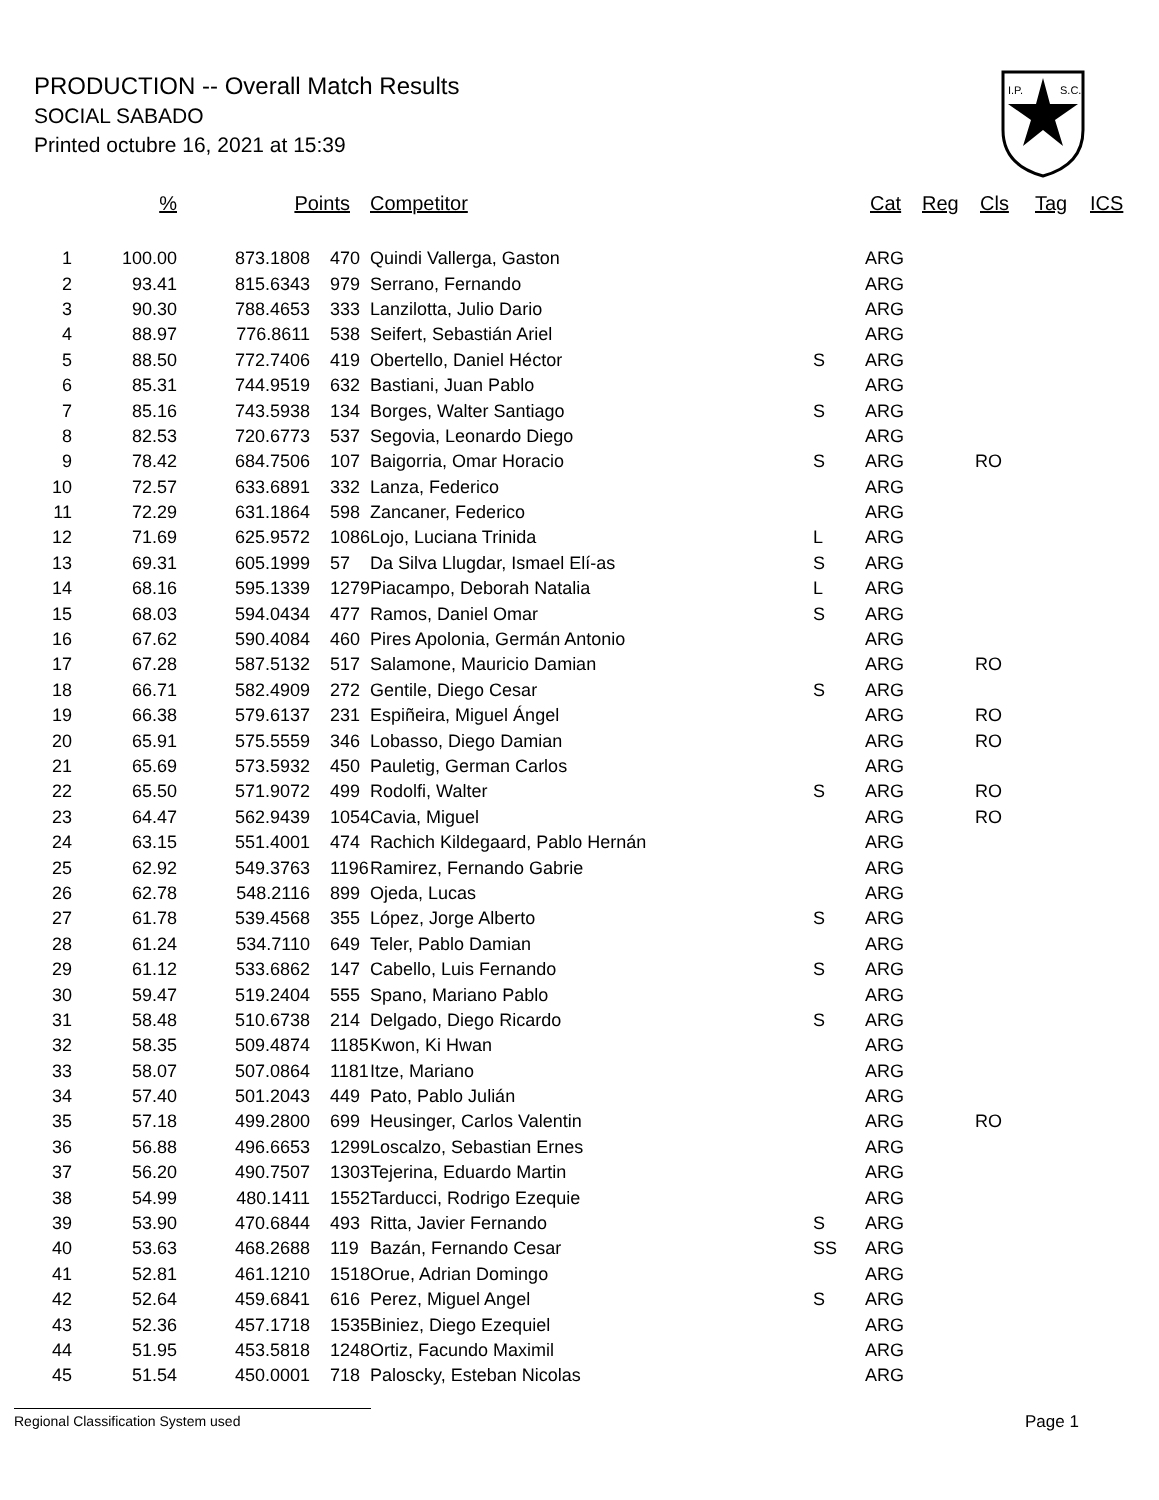PRODUCTION -- Overall Match Results
SOCIAL SABADO
Printed octubre 16, 2021 at 15:39
I.P.
S.C.
| % | Points | Competitor | Cat | Reg | Cls | Tag | ICS |
| --- | --- | --- | --- | --- | --- | --- | --- |
| 1 | 100.00 | 873.1808 | 470 | Quindi Vallerga, Gaston | | ARG | |
| 2 | 93.41 | 815.6343 | 979 | Serrano, Fernando | | ARG | |
| 3 | 90.30 | 788.4653 | 333 | Lanzilotta, Julio Dario | | ARG | |
| 4 | 88.97 | 776.8611 | 538 | Seifert, Sebastián Ariel | | ARG | |
| 5 | 88.50 | 772.7406 | 419 | Obertello, Daniel Héctor | S | ARG | |
| 6 | 85.31 | 744.9519 | 632 | Bastiani, Juan Pablo | | ARG | |
| 7 | 85.16 | 743.5938 | 134 | Borges, Walter Santiago | S | ARG | |
| 8 | 82.53 | 720.6773 | 537 | Segovia, Leonardo Diego | | ARG | |
| 9 | 78.42 | 684.7506 | 107 | Baigorria, Omar Horacio | S | ARG | RO |
| 10 | 72.57 | 633.6891 | 332 | Lanza, Federico | | ARG | |
| 11 | 72.29 | 631.1864 | 598 | Zancaner, Federico | | ARG | |
| 12 | 71.69 | 625.9572 | 1086 | Lojo, Luciana Trinida | L | ARG | |
| 13 | 69.31 | 605.1999 | 57 | Da Silva Llugdar, Ismael Elí-as | S | ARG | |
| 14 | 68.16 | 595.1339 | 1279 | Piacampo, Deborah Natalia | L | ARG | |
| 15 | 68.03 | 594.0434 | 477 | Ramos, Daniel Omar | S | ARG | |
| 16 | 67.62 | 590.4084 | 460 | Pires Apolonia, Germán Antonio | | ARG | |
| 17 | 67.28 | 587.5132 | 517 | Salamone, Mauricio Damian | | ARG | RO |
| 18 | 66.71 | 582.4909 | 272 | Gentile, Diego Cesar | S | ARG | |
| 19 | 66.38 | 579.6137 | 231 | Espiñeira, Miguel Ángel | | ARG | RO |
| 20 | 65.91 | 575.5559 | 346 | Lobasso, Diego Damian | | ARG | RO |
| 21 | 65.69 | 573.5932 | 450 | Pauletig, German Carlos | | ARG | |
| 22 | 65.50 | 571.9072 | 499 | Rodolfi, Walter | S | ARG | RO |
| 23 | 64.47 | 562.9439 | 1054 | Cavia, Miguel | | ARG | RO |
| 24 | 63.15 | 551.4001 | 474 | Rachich Kildegaard, Pablo Hernán | | ARG | |
| 25 | 62.92 | 549.3763 | 1196 | Ramirez, Fernando Gabrie | | ARG | |
| 26 | 62.78 | 548.2116 | 899 | Ojeda, Lucas | | ARG | |
| 27 | 61.78 | 539.4568 | 355 | López, Jorge Alberto | S | ARG | |
| 28 | 61.24 | 534.7110 | 649 | Teler, Pablo Damian | | ARG | |
| 29 | 61.12 | 533.6862 | 147 | Cabello, Luis Fernando | S | ARG | |
| 30 | 59.47 | 519.2404 | 555 | Spano, Mariano Pablo | | ARG | |
| 31 | 58.48 | 510.6738 | 214 | Delgado, Diego Ricardo | S | ARG | |
| 32 | 58.35 | 509.4874 | 1185 | Kwon, Ki Hwan | | ARG | |
| 33 | 58.07 | 507.0864 | 1181 | Itze, Mariano | | ARG | |
| 34 | 57.40 | 501.2043 | 449 | Pato, Pablo Julián | | ARG | |
| 35 | 57.18 | 499.2800 | 699 | Heusinger, Carlos Valentin | | ARG | RO |
| 36 | 56.88 | 496.6653 | 1299 | Loscalzo, Sebastian Ernes | | ARG | |
| 37 | 56.20 | 490.7507 | 1303 | Tejerina, Eduardo Martin | | ARG | |
| 38 | 54.99 | 480.1411 | 1552 | Tarducci, Rodrigo Ezequie | | ARG | |
| 39 | 53.90 | 470.6844 | 493 | Ritta, Javier Fernando | S | ARG | |
| 40 | 53.63 | 468.2688 | 119 | Bazán, Fernando Cesar | SS | ARG | |
| 41 | 52.81 | 461.1210 | 1518 | Orue, Adrian Domingo | | ARG | |
| 42 | 52.64 | 459.6841 | 616 | Perez, Miguel Angel | S | ARG | |
| 43 | 52.36 | 457.1718 | 1535 | Biniez, Diego Ezequiel | | ARG | |
| 44 | 51.95 | 453.5818 | 1248 | Ortiz, Facundo Maximil | | ARG | |
| 45 | 51.54 | 450.0001 | 718 | Paloscky, Esteban Nicolas | | ARG | |
Regional Classification System used Page 1